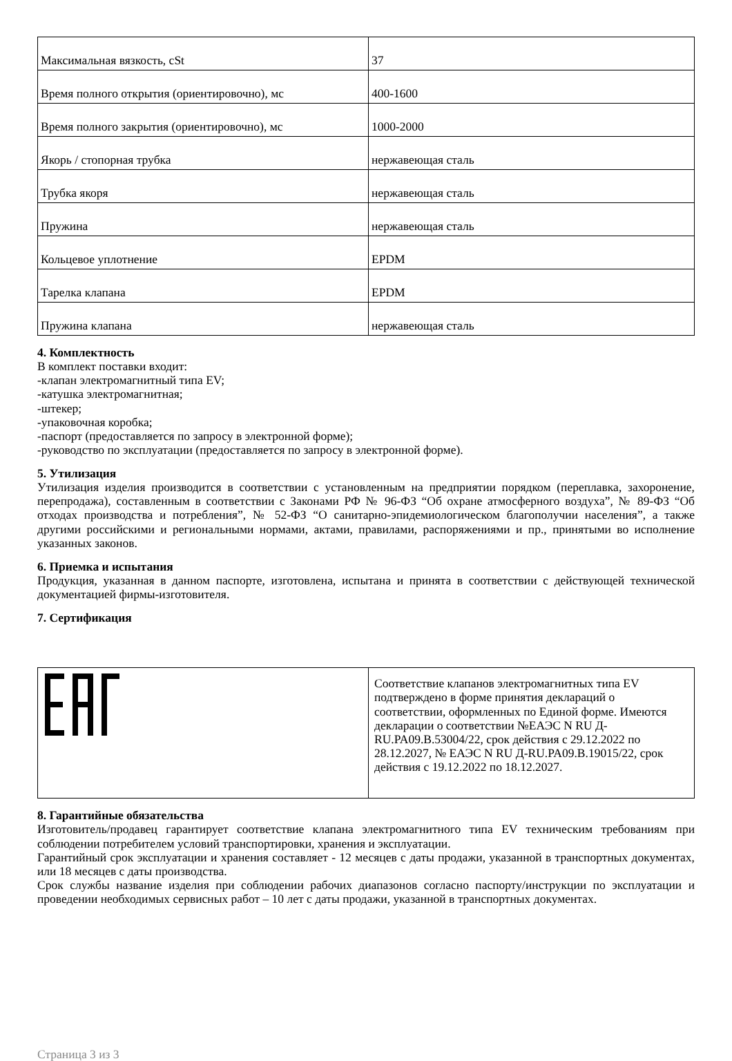| Максимальная вязкость, cSt | 37 |
| Время полного открытия (ориентировочно), мс | 400-1600 |
| Время полного закрытия (ориентировочно), мс | 1000-2000 |
| Якорь / стопорная трубка | нержавеющая сталь |
| Трубка якоря | нержавеющая сталь |
| Пружина | нержавеющая сталь |
| Кольцевое уплотнение | EPDM |
| Тарелка клапана | EPDM |
| Пружина клапана | нержавеющая сталь |
4. Комплектность
В комплект поставки входит:
-клапан электромагнитный типа EV;
-катушка электромагнитная;
-штекер;
-упаковочная коробка;
-паспорт (предоставляется по запросу в электронной форме);
-руководство по эксплуатации (предоставляется по запросу в электронной форме).
5. Утилизация
Утилизация изделия производится в соответствии с установленным на предприятии порядком (переплавка, захоронение, перепродажа), составленным в соответствии с Законами РФ № 96-ФЗ “Об охране атмосферного воздуха”, № 89-ФЗ “Об отходах производства и потребления”, № 52-ФЗ “О санитарно-эпидемиологическом благополучии населения”, а также другими российскими и региональными нормами, актами, правилами, распоряжениями и пр., принятыми во исполнение указанных законов.
6. Приемка и испытания
Продукция, указанная в данном паспорте, изготовлена, испытана и принята в соответствии с действующей технической документацией фирмы-изготовителя.
7. Сертификация
| | Соответствие клапанов электромагнитных типа EV подтверждено в форме принятия деклараций о соответствии, оформленных по Единой форме. Имеются декларации о соответствии №ЕАЭС N RU Д-RU.PA09.B.53004/22, срок действия с 29.12.2022 по 28.12.2027, № ЕАЭС N RU Д-RU.PA09.B.19015/22, срок действия с 19.12.2022 по 18.12.2027. |
8. Гарантийные обязательства
Изготовитель/продавец гарантирует соответствие клапана электромагнитного типа EV техническим требованиям при соблюдении потребителем условий транспортировки, хранения и эксплуатации.
Гарантийный срок эксплуатации и хранения составляет - 12 месяцев с даты продажи, указанной в транспортных документах, или 18 месяцев с даты производства.
Срок службы название изделия при соблюдении рабочих диапазонов согласно паспорту/инструкции по эксплуатации и проведении необходимых сервисных работ – 10 лет с даты продажи, указанной в транспортных документах.
Страница 3 из 3